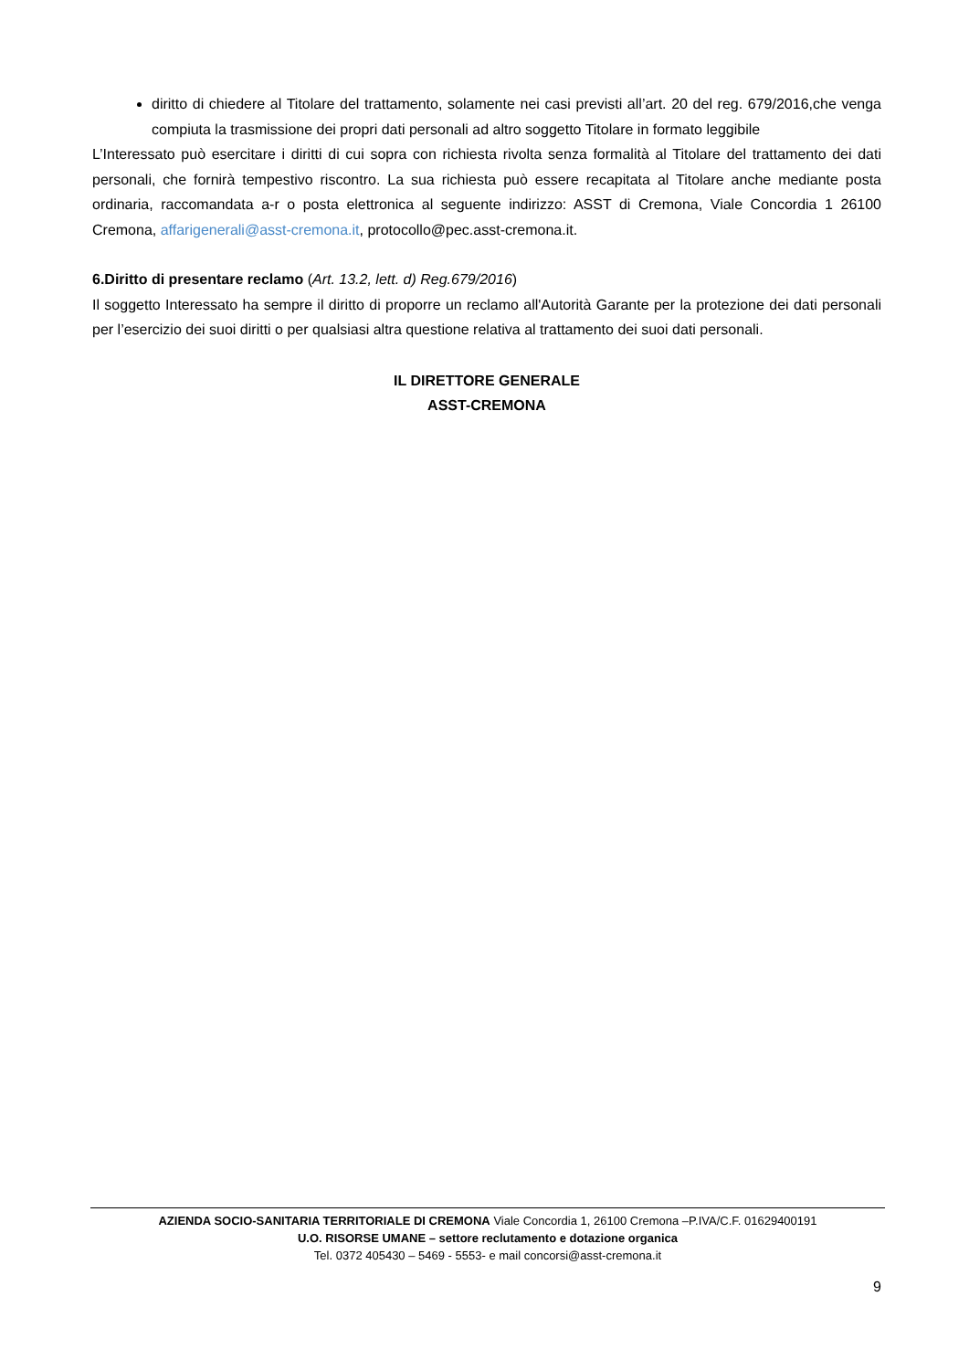diritto di chiedere al Titolare del trattamento, solamente nei casi previsti all’art. 20 del reg. 679/2016,che venga compiuta la trasmissione dei propri dati personali ad altro soggetto Titolare in formato leggibile
L’Interessato può esercitare i diritti di cui sopra con richiesta rivolta senza formalità al Titolare del trattamento dei dati personali, che fornirà tempestivo riscontro. La sua richiesta può essere recapitata al Titolare anche mediante posta ordinaria, raccomandata a-r o posta elettronica al seguente indirizzo: ASST di Cremona, Viale Concordia 1 26100 Cremona, affarigenerali@asst-cremona.it, protocollo@pec.asst-cremona.it.
6.Diritto di presentare reclamo (Art. 13.2, lett. d) Reg.679/2016)
Il soggetto Interessato ha sempre il diritto di proporre un reclamo all'Autorità Garante per la protezione dei dati personali per l’esercizio dei suoi diritti o per qualsiasi altra questione relativa al trattamento dei suoi dati personali.
IL DIRETTORE GENERALE
ASST-CREMONA
AZIENDA SOCIO-SANITARIA TERRITORIALE DI CREMONA Viale Concordia 1, 26100 Cremona –P.IVA/C.F. 01629400191
U.O. RISORSE UMANE – settore reclutamento e dotazione organica
Tel. 0372 405430 – 5469 - 5553- e mail concorsi@asst-cremona.it
9